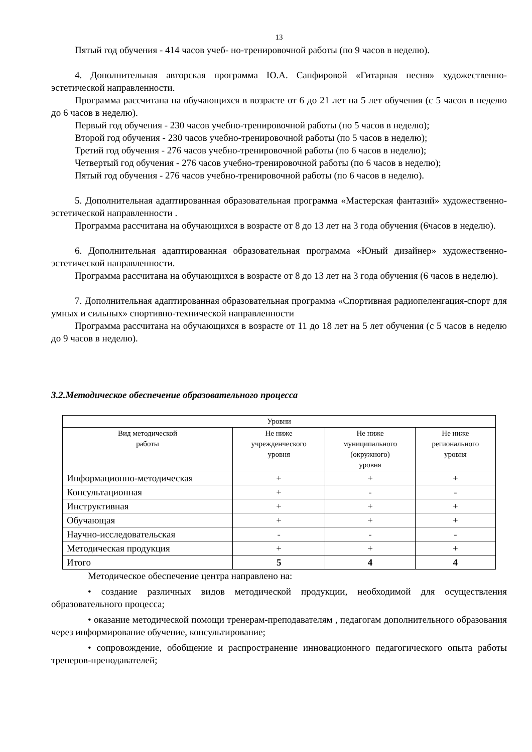13
Пятый год обучения - 414 часов учеб- но-тренировочной работы (по 9 часов в неделю).
4. Дополнительная авторская программа Ю.А. Сапфировой «Гитарная песня» художественно-эстетической направленности.
Программа рассчитана на обучающихся в возрасте от 6 до 21 лет на 5 лет обучения (с 5 часов в неделю до 6 часов в неделю).
Первый год обучения - 230 часов учебно-тренировочной работы (по 5 часов в неделю);
Второй год обучения - 230 часов учебно-тренировочной работы (по 5 часов в неделю);
Третий год обучения - 276 часов учебно-тренировочной работы (по 6 часов в неделю);
Четвертый год обучения - 276 часов учебно-тренировочной работы (по 6 часов в неделю);
Пятый год обучения - 276 часов учебно-тренировочной работы (по 6 часов в неделю).
5. Дополнительная адаптированная образовательная программа «Мастерская фантазий» художественно-эстетической направленности .
Программа рассчитана на обучающихся в возрасте от 8 до 13 лет на 3 года обучения (6часов в неделю).
6. Дополнительная адаптированная образовательная программа «Юный дизайнер» художественно-эстетической направленности.
Программа рассчитана на обучающихся в возрасте от 8 до 13 лет на 3 года обучения (6 часов в неделю).
7. Дополнительная адаптированная образовательная программа «Спортивная радиопеленгация-спорт для умных и сильных» спортивно-технической направленности
Программа рассчитана на обучающихся в возрасте от 11 до 18 лет на 5 лет обучения (с 5 часов в неделю до 9 часов в неделю).
3.2.Методическое обеспечение образовательного процесса
| Уровни | | | |
| --- | --- | --- | --- |
| Вид методической работы | Не ниже учрежденческого уровня | Не ниже муниципального (окружного) уровня | Не ниже регионального уровня |
| Информационно-методическая | + | + | + |
| Консультационная | + | - | - |
| Инструктивная | + | + | + |
| Обучающая | + | + | + |
| Научно-исследовательская | - | - | - |
| Методическая продукция | + | + | + |
| Итого | 5 | 4 | 4 |
Методическое обеспечение центра направлено на:
• создание различных видов методической продукции, необходимой для осуществления образовательного процесса;
• оказание методической помощи тренерам-преподавателям , педагогам дополнительного образования через информирование обучение, консультирование;
• сопровождение, обобщение и распространение инновационного педагогического опыта работы тренеров-преподавателей;